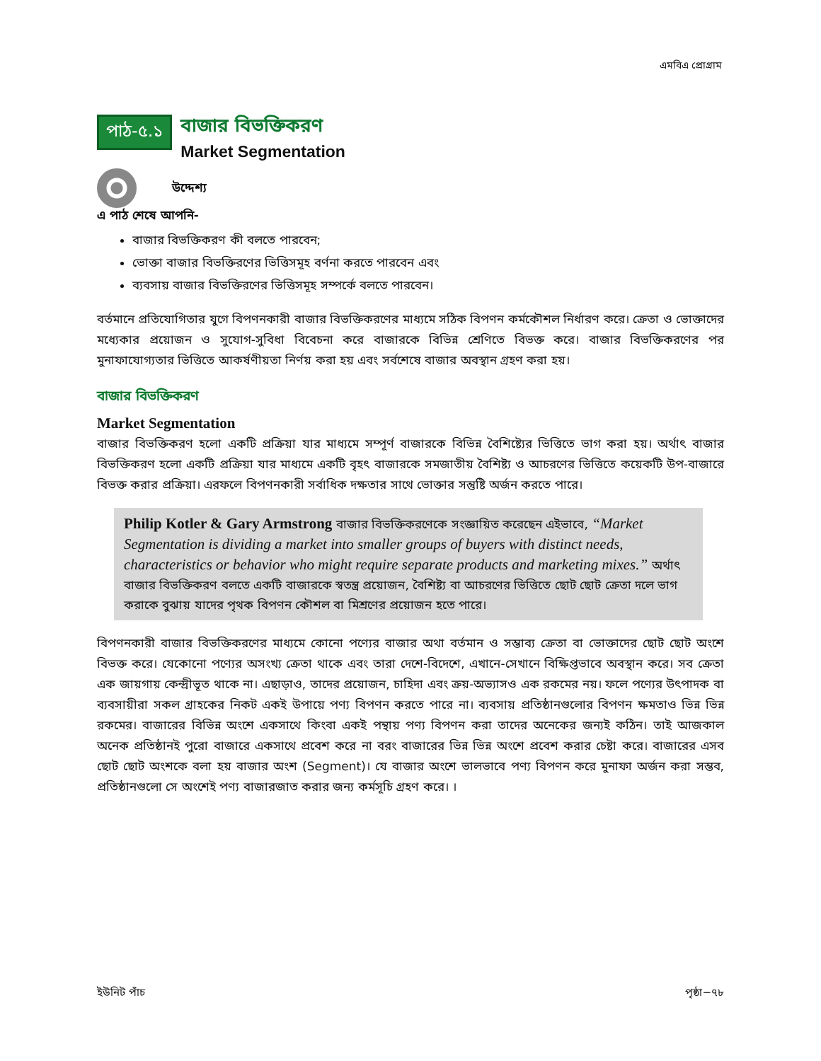এমবিএ প্রোগ্রাম
পাঠ-৫.১
বাজার বিভক্তিকরণ
Market Segmentation
উদ্দেশ্য
এ পাঠ শেষে আপনি-
বাজার বিভক্তিকরণ কী বলতে পারবেন;
ভোক্তা বাজার বিভক্তিরণের ভিত্তিসমূহ বর্ণনা করতে পারবেন এবং
ব্যবসায় বাজার বিভক্তিরণের ভিত্তিসমূহ সম্পর্কে বলতে পারবেন।
বর্তমানে প্রতিযোগিতার যুগে বিপণনকারী বাজার বিভক্তিকরণের মাধ্যমে সঠিক বিপণন কর্মকৌশল নির্ধারণ করে। ক্রেতা ও ভোক্তাদের মধ্যেকার প্রয়োজন ও সুযোগ-সুবিধা বিবেচনা করে বাজারকে বিভিন্ন শ্রেণিতে বিভক্ত করে। বাজার বিভক্তিকরণের পর মুনাফাযোগ্যতার ভিত্তিতে আকর্ষণীয়তা নির্ণয় করা হয় এবং সর্বশেষে বাজার অবস্থান গ্রহণ করা হয়।
বাজার বিভক্তিকরণ
Market Segmentation
বাজার বিভক্তিকরণ হলো একটি প্রক্রিয়া যার মাধ্যমে সম্পূর্ণ বাজারকে বিভিন্ন বৈশিষ্ট্যের ভিত্তিতে ভাগ করা হয়। অর্থাৎ বাজার বিভক্তিকরণ হলো একটি প্রক্রিয়া যার মাধ্যমে একটি বৃহৎ বাজারকে সমজাতীয় বৈশিষ্ট্য ও আচরণের ভিত্তিতে কয়েকটি উপ-বাজারে বিভক্ত করার প্রক্রিয়া। এরফলে বিপণনকারী সর্বাধিক দক্ষতার সাথে ভোক্তার সন্তুষ্টি অর্জন করতে পারে।
Philip Kotler & Gary Armstrong বাজার বিভক্তিকরণেকে সংজ্ঞায়িত করেছেন এইভাবে, “Market Segmentation is dividing a market into smaller groups of buyers with distinct needs, characteristics or behavior who might require separate products and marketing mixes.” অর্থাৎ বাজার বিভক্তিকরণ বলতে একটি বাজারকে স্বতন্ত্র প্রয়োজন, বৈশিষ্ট্য বা আচরণের ভিত্তিতে ছোট ছোট ক্রেতা দলে ভাগ করাকে বুঝায় যাদের পৃথক বিপণন কৌশল বা মিশ্রণের প্রয়োজন হতে পারে।
বিপণনকারী বাজার বিভক্তিকরণের মাধ্যমে কোনো পণ্যের বাজার অথা বর্তমান ও সম্ভাব্য ক্রেতা বা ভোক্তাদের ছোট ছোট অংশে বিভক্ত করে। যেকোনো পণ্যের অসংখ্য ক্রেতা থাকে এবং তারা দেশে-বিদেশে, এখানে-সেখানে বিক্ষিপ্তভাবে অবস্থান করে। সব ক্রেতা এক জায়গায় কেন্দ্রীভূত থাকে না। এছাড়াও, তাদের প্রয়োজন, চাহিদা এবং ক্রয়-অভ্যাসও এক রকমের নয়। ফলে পণ্যের উৎপাদক বা ব্যবসায়ীরা সকল গ্রাহকের নিকট একই উপায়ে পণ্য বিপণন করতে পারে না। ব্যবসায় প্রতিষ্ঠানগুলোর বিপণন ক্ষমতাও ভিন্ন ভিন্ন রকমের। বাজারের বিভিন্ন অংশে একসাথে কিংবা একই পন্থায় পণ্য বিপণন করা তাদের অনেকের জন্যই কঠিন। তাই আজকাল অনেক প্রতিষ্ঠানই পুরো বাজারে একসাথে প্রবেশ করে না বরং বাজারের ভিন্ন ভিন্ন অংশে প্রবেশ করার চেষ্টা করে। বাজারের এসব ছোট ছোট অংশকে বলা হয় বাজার অংশ (Segment)। যে বাজার অংশে ভালভাবে পণ্য বিপণন করে মুনাফা অর্জন করা সম্ভব, প্রতিষ্ঠানগুলো সে অংশেই পণ্য বাজারজাত করার জন্য কর্মসূচি গ্রহণ করে। ।
ইউনিট পাঁচ পৃষ্ঠা−৭৮